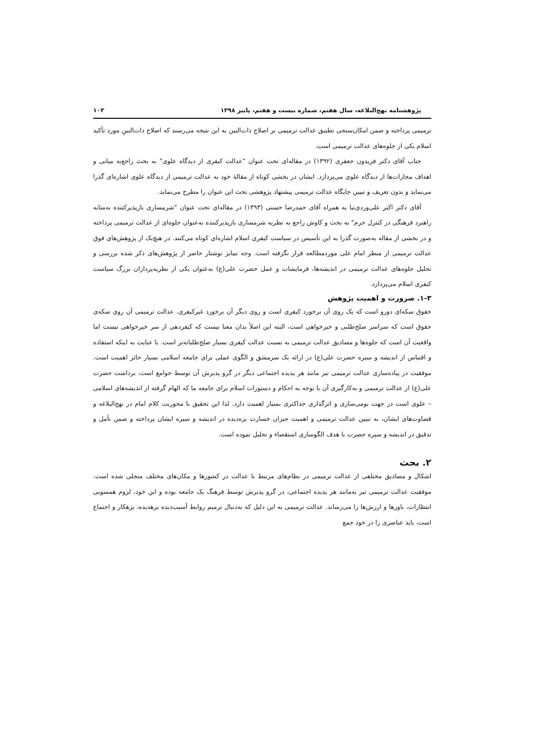پژوهشنامه نهج‌البلاغه، سال هفتم، شماره بیست و هفتم، پاییز ۱۳۹۸ ۱۰۳
ترمیمی پرداخته و ضمن امکان‌سنجی تطبیق عدالت ترمیمی بر اصلاح ذات‌البین به این نتیجه می‌رسند که اصلاح ذات‌البینِ مورد تأکید اسلام یکی از جلوه‌های عدالت ترمیمی است.
جناب آقای دکتر فریدون جعفری (۱۳۹۲) در مقاله‌ای تحت عنوان "عدالت کیفری از دیدگاه علوی" به بحث راجع‌به مبانی و اهداف مجازات‌ها از دیدگاه علوی می‌پردازد. ایشان در بخشی کوتاه از مقالهٔ خود به عدالت ترمیمی از دیدگاه علوی اشاره‌ای گذرا می‌نماید و بدون تعریف و تبیین جایگاه عدالت ترمیمی پیشنهاد پژوهشی تحت این عنوان را مطرح می‌نماید.
آقای دکتر اکبر علی‌وردی‌نیا به همراه آقای حمدرضا حسنی (۱۳۹۳) در مقاله‌ای تحت عنوان "شرمساری بازپذیرکننده به‌مثابه راهبرد فرهنگی در کنترل جرم" به بحث و کاوش راجع به نظریه شرمساری بازپذیرکننده به‌عنوان جلوه‌ای از عدالت ترمیمی پرداخته و در بخشی از مقاله به‌صورت گذرا به این تأسیس در سیاست کیفری اسلام اشاره‌ای کوتاه می‌کنند. در هیچ‌یک از پژوهش‌های فوق عدالت ترمیمی از منظر امام علی موردمطالعه قرار نگرفته است. وجه تمایز نوشتار حاضر از پژوهش‌های ذکر شده بررسی و تحلیل جلوه‌های عدالت ترمیمی در اندیشه‌ها، فرمایشات و عمل حضرت علی(ع) به‌عنوان یکی از نظریه‌پردازان بزرگ سیاست کیفری اسلام می‌پردازد.
۱-۳. ضرورت و اهمیت پژوهش
حقوق سکه‌ای دورو است که یک روی آن برخورد کیفری است و روی دیگر آن برخورد غیرکیفری. عدالت ترمیمی آن روی سکه‌ی حقوق است که سراسر صلح‌طلبی و خیرخواهی است، البته این اصلاً بدان معنا نیست که کیفردهی از سر خیرخواهی نیست اما واقعیت آن است که جلوه‌ها و مصادیق عدالت ترمیمی به نسبت عدالت کیفری بسیار صلح‌طلبانه‌تر است. با عنایت به اینکه استفاده و اقتباس از اندیشه و سیره حضرت علی(ع) در ارائه یک سرمشق و الگوی عملی برای جامعه اسلامی بسیار حائز اهمیت است. موفقیت در پیاده‌سازی عدالت ترمیمی نیز مانند هر پدیده اجتماعی دیگر در گرو پذیرش آن توسط جوامع است، برداشت حضرت علی(ع) از عدالت ترمیمی و به‌کارگیری آن با توجه به احکام و دستورات اسلام برای جامعه ما که الهام گرفته از اندیشه‌های اسلامی – علوی است در جهت بومی‌سازی و اثرگذاری حداکثری بسیار اهمیت دارد. لذا این تحقیق با محوریت کلام امام در نهج‌البلاغه و قضاوت‌های ایشان، به تبیین عدالت ترمیمی و اهمیت جبران خسارت بزه‌دیده در اندیشه و سیره ایشان پرداخته و ضمن تأمل و تدقیق در اندیشه و سیره حضرت با هدف الگوسازی استقصاء و تحلیل نموده است.
۲. بحث
اشکال و مصادیق مختلفی از عدالت ترمیمی در نظام‌های مرتبط با عدالت در کشورها و مکان‌های مختلف متجلی شده است. موفقیت عدالت ترمیمی نیز به‌مانند هر پدیده اجتماعی، در گرو پذیرش توسط فرهنگ یک جامعه بوده و این خود، لزوم همسویی انتظارات، باورها و ارزش‌ها را می‌رساند. عدالت ترمیمی به این دلیل که به‌دنبال ترمیم روابط آسیب‌دیده بزهدیده، بزهکار و اجتماع است، باید عناصری را در خود جمع